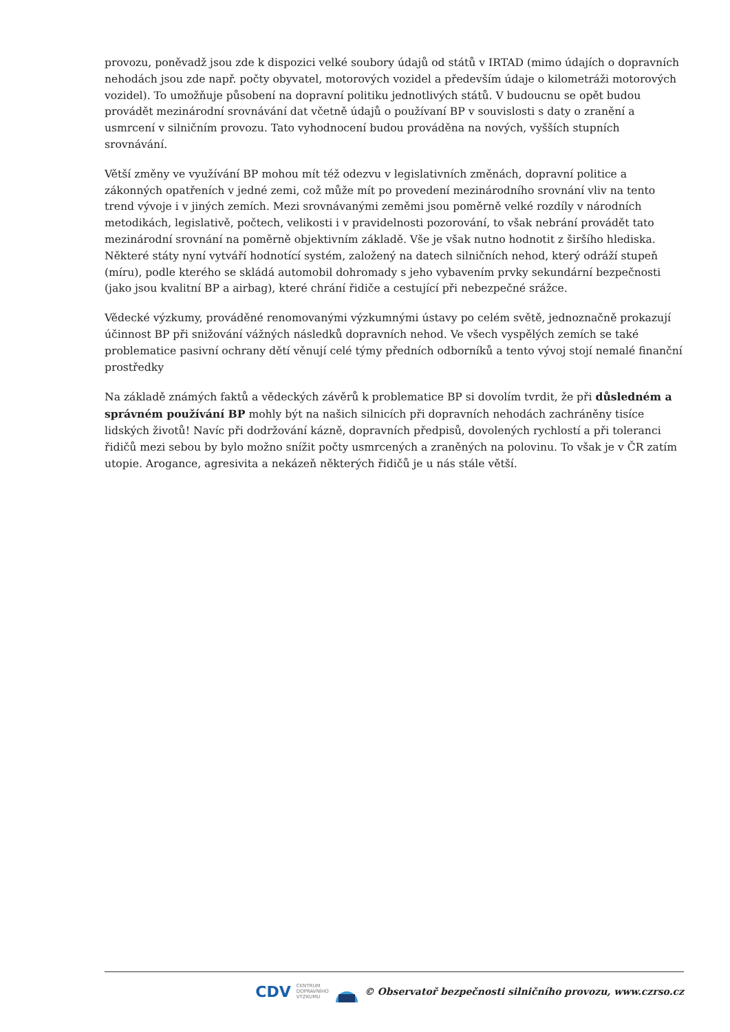provozu, poněvadž jsou zde k dispozici velké soubory údajů od států v IRTAD (mimo údajích o dopravních nehodách jsou zde např. počty obyvatel, motorových vozidel a především údaje o kilometráži motorových vozidel). To umožňuje působení na dopravní politiku jednotlivých států. V budoucnu se opět budou provádět mezinárodní srovnávání dat včetně údajů o používaní BP v souvislosti s daty o zranění a usmrcení v silničním provozu. Tato vyhodnocení budou prováděna na nových, vyšších stupních srovnávání.
Větší změny ve využívání BP mohou mít též odezvu v legislativních změnách, dopravní politice a zákonných opatřeních v jedné zemi, což může mít po provedení mezinárodního srovnání vliv na tento trend vývoje i v jiných zemích. Mezi srovnávanými zeměmi jsou poměrně velké rozdíly v národních metodikách, legislativě, počtech, velikosti i v pravidelnosti pozorování, to však nebrání provádět tato mezinárodní srovnání na poměrně objektivním základě. Vše je však nutno hodnotit z širšího hlediska. Některé státy nyní vytváří hodnotící systém, založený na datech silničních nehod, který odráží stupeň (míru), podle kterého se skládá automobil dohromady s jeho vybavením prvky sekundární bezpečnosti (jako jsou kvalitní BP a airbag), které chrání řidiče a cestující při nebezpečné srážce.
Vědecké výzkumy, prováděné renomovanými výzkumnými ústavy po celém světě, jednoznačně prokazují účinnost BP při snižování vážných následků dopravních nehod. Ve všech vyspělých zemích se také problematice pasivní ochrany dětí věnují celé týmy předních odborníků a tento vývoj stojí nemalé finanční prostředky
Na základě známých faktů a vědeckých závěrů k problematice BP si dovolím tvrdit, že při důsledném a správném používání BP mohly být na našich silnicích při dopravních nehodách zachráněny tisíce lidských životů! Navíc při dodržování kázně, dopravních předpisů, dovolených rychlostí a při toleranci řidičů mezi sebou by bylo možno snížit počty usmrcených a zraněných na polovinu. To však je v ČR zatím utopie. Arogance, agresivita a nekázeň některých řidičů je u nás stále větší.
CDV CENTRUM
DOPRAVNÍHO
VÝZKUMU © Observatoř bezpečnosti silničního provozu, www.czrso.cz